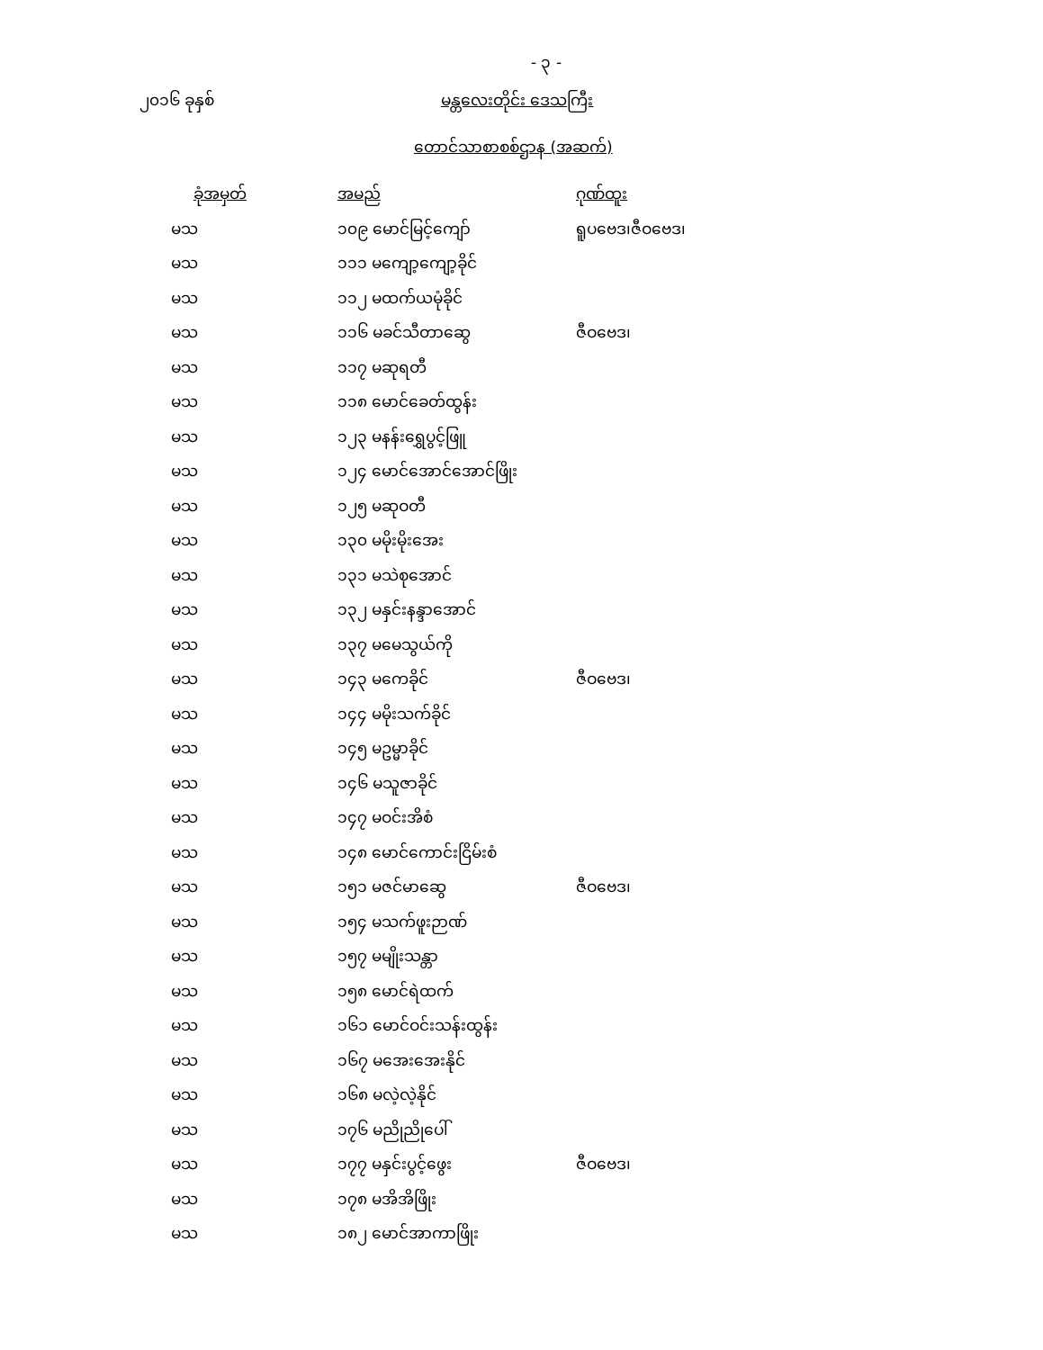- ၃ -
၂၀၁၆ ခုနှစ် မန္တလေးတိုင်း ဒေသကြီး
တောင်သာစာစစ်ဌာန (အဆက်)
| ခုံအမှတ် | | အမည် | ဂုဏ်ထူး |
| --- | --- | --- | --- |
| မသ | | ၁၀၉ မောင်မြင့်ကျော် | ရူပဗေဒ၊ဇီဝဗေဒ၊ |
| မသ | | ၁၁၁ မကျော့ကျော့ခိုင် | |
| မသ | | ၁၁၂ မထက်ယမုံခိုင် | |
| မသ | | ၁၁၆ မခင်သီတာဆွေ | ဇီဝဗေဒ၊ |
| မသ | | ၁၁၇ မဆုရတီ | |
| မသ | | ၁၁၈ မောင်ခေတ်ထွန်း | |
| မသ | | ၁၂၃ မနန်းရွှေပွင့်ဖြူ | |
| မသ | | ၁၂၄ မောင်အောင်အောင်ဖြိုး | |
| မသ | | ၁၂၅ မဆုဝတီ | |
| မသ | | ၁၃၀ မမိုးမိုးအေး | |
| မသ | | ၁၃၁ မသဲစုအောင် | |
| မသ | | ၁၃၂ မနှင်းနန္ဒာအောင် | |
| မသ | | ၁၃၇ မမေသွယ်ကို | |
| မသ | | ၁၄၃ မကေခိုင် | ဇီဝဗေဒ၊ |
| မသ | | ၁၄၄ မမိုးသက်ခိုင် | |
| မသ | | ၁၄၅ မဥမ္မာခိုင် | |
| မသ | | ၁၄၆ မသူဇာခိုင် | |
| မသ | | ၁၄၇ မဝင်းအိစံ | |
| မသ | | ၁၄၈ မောင်ကောင်းငြိမ်းစံ | |
| မသ | | ၁၅၁ မဇင်မာဆွေ | ဇီဝဗေဒ၊ |
| မသ | | ၁၅၄ မသက်ဖူးဉာဏ် | |
| မသ | | ၁၅၇ မမျိုးသန္တာ | |
| မသ | | ၁၅၈ မောင်ရဲထက် | |
| မသ | | ၁၆၁ မောင်ဝင်းသန်းထွန်း | |
| မသ | | ၁၆၇ မအေးအေးနိုင် | |
| မသ | | ၁၆၈ မလဲ့လဲ့နိုင် | |
| မသ | | ၁၇၆ မညိုညိုပေါ် | |
| မသ | | ၁၇၇ မနှင်းပွင့်ဖွေး | ဇီဝဗေဒ၊ |
| မသ | | ၁၇၈ မအိအိဖြိုး | |
| မသ | | ၁၈၂ မောင်အာကာဖြိုး | |